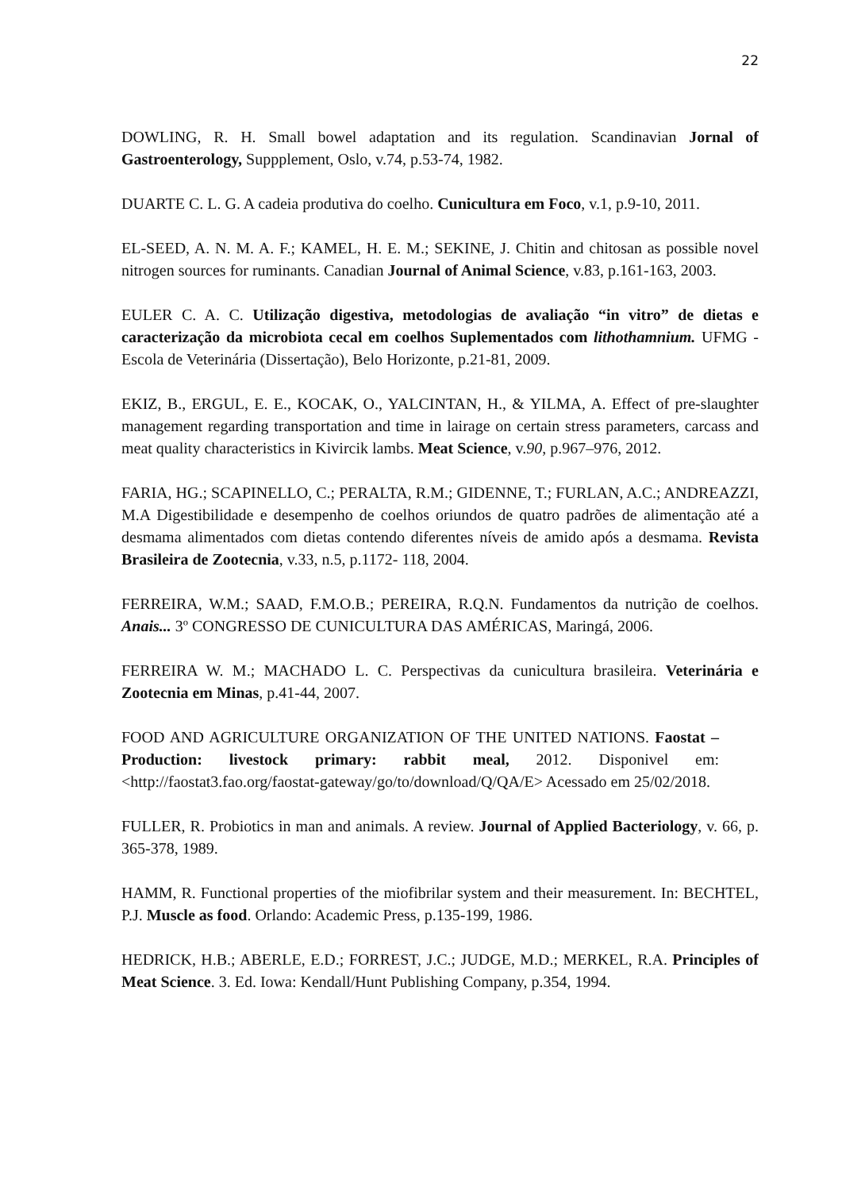22
DOWLING, R. H. Small bowel adaptation and its regulation. Scandinavian Jornal of Gastroenterology, Suppplement, Oslo, v.74, p.53-74, 1982.
DUARTE C. L. G. A cadeia produtiva do coelho. Cunicultura em Foco, v.1, p.9-10, 2011.
EL-SEED, A. N. M. A. F.; KAMEL, H. E. M.; SEKINE, J. Chitin and chitosan as possible novel nitrogen sources for ruminants. Canadian Journal of Animal Science, v.83, p.161-163, 2003.
EULER C. A. C. Utilização digestiva, metodologias de avaliação “in vitro” de dietas e caracterização da microbiota cecal em coelhos Suplementados com lithothamnium. UFMG - Escola de Veterinária (Dissertação), Belo Horizonte, p.21-81, 2009.
EKIZ, B., ERGUL, E. E., KOCAK, O., YALCINTAN, H., & YILMA, A. Effect of pre-slaughter management regarding transportation and time in lairage on certain stress parameters, carcass and meat quality characteristics in Kivircik lambs. Meat Science, v.90, p.967–976, 2012.
FARIA, HG.; SCAPINELLO, C.; PERALTA, R.M.; GIDENNE, T.; FURLAN, A.C.; ANDREAZZI, M.A Digestibilidade e desempenho de coelhos oriundos de quatro padrões de alimentação até a desmama alimentados com dietas contendo diferentes níveis de amido após a desmama. Revista Brasileira de Zootecnia, v.33, n.5, p.1172- 118, 2004.
FERREIRA, W.M.; SAAD, F.M.O.B.; PEREIRA, R.Q.N. Fundamentos da nutrição de coelhos. Anais... 3º CONGRESSO DE CUNICULTURA DAS AMÉRICAS, Maringá, 2006.
FERREIRA W. M.; MACHADO L. C. Perspectivas da cunicultura brasileira. Veterinária e Zootecnia em Minas, p.41-44, 2007.
FOOD AND AGRICULTURE ORGANIZATION OF THE UNITED NATIONS. Faostat – Production: livestock primary: rabbit meal, 2012. Disponivel em: <http://faostat3.fao.org/faostat-gateway/go/to/download/Q/QA/E> Acessado em 25/02/2018.
FULLER, R. Probiotics in man and animals. A review. Journal of Applied Bacteriology, v. 66, p. 365-378, 1989.
HAMM, R. Functional properties of the miofibrilar system and their measurement. In: BECHTEL, P.J. Muscle as food. Orlando: Academic Press, p.135-199, 1986.
HEDRICK, H.B.; ABERLE, E.D.; FORREST, J.C.; JUDGE, M.D.; MERKEL, R.A. Principles of Meat Science. 3. Ed. Iowa: Kendall/Hunt Publishing Company, p.354, 1994.